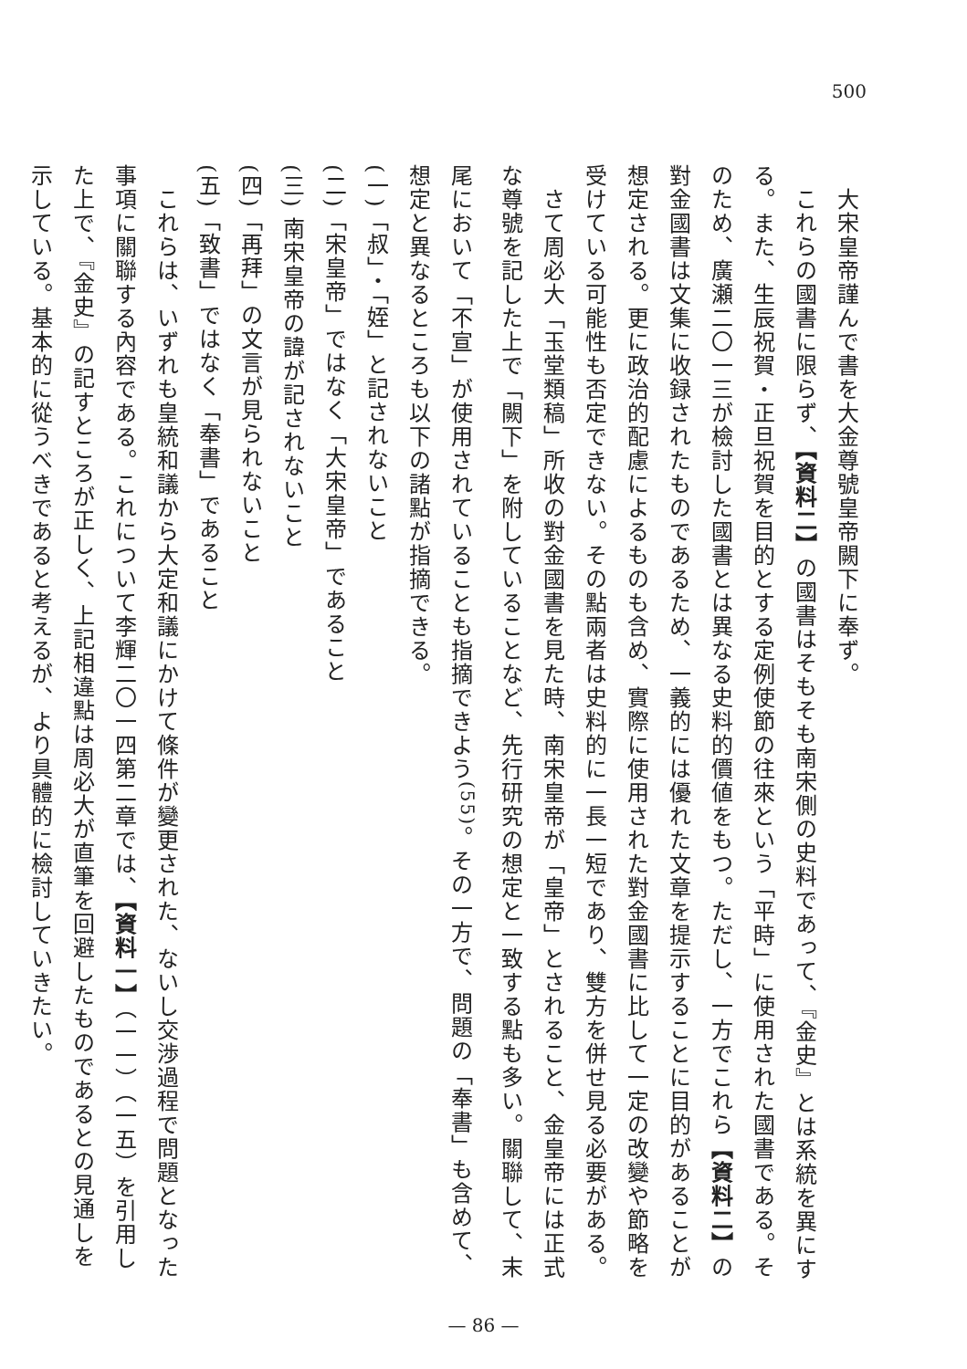500
　大宋皇帝謹んで書を大金尊號皇帝闕下に奉ず。
　これらの國書に限らず、【資料二】の國書はそもそも南宋側の史料であって、『金史』とは系統を異にする。また、生辰祝賀・正旦祝賀を目的とする定例使節の往來という「平時」に使用された國書である。そのため、廣瀬二〇一三が檢討した國書とは異なる史料的價値をもつ。ただし、一方でこれら【資料二】の對金國書は文集に收録されたものであるため、一義的には優れた文章を提示することに目的があることが想定される。更に政治的配慮によるものも含め、實際に使用された對金國書に比して一定の改變や節略を受けている可能性も否定できない。その點兩者は史料的に一長一短であり、雙方を併せ見る必要がある。
　さて周必大「玉堂類稿」所收の對金國書を見た時、南宋皇帝が「皇帝」とされること、金皇帝には正式な尊號を記した上で「闕下」を附していることなど、先行研究の想定と一致する點も多い。關聯して、末尾において「不宣」が使用されていることも指摘できよう<sup>(55)</sup>。その一方で、問題の「奉書」も含めて、想定と異なるところも以下の諸點が指摘できる。
(一)「叔」・「姪」と記されないこと
(二)「宋皇帝」ではなく「大宋皇帝」であること
(三) 南宋皇帝の諱が記されないこと
(四)「再拜」の文言が見られないこと
(五)「致書」ではなく「奉書」であること
　これらは、いずれも皇統和議から大定和議にかけて條件が變更された、ないし交渉過程で問題となった事項に關聯する內容である。これについて李輝二〇一四第二章では、【資料一】（一一）（一五）を引用した上で、『金史』の記すところが正しく、上記相違點は周必大が直筆を回避したものであるとの見通しを示している。基本的に從うべきであると考えるが、より具體的に檢討していきたい。
— 86 —